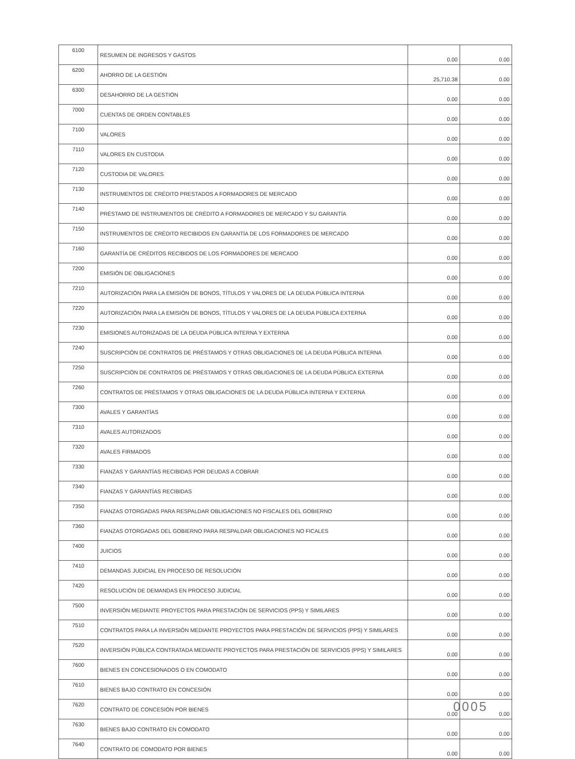| 6100 | RESUMEN DE INGRESOS Y GASTOS | 0.00 | 0.00 |
| 6200 | AHORRO DE LA GESTIÓN | 25,710.38 | 0.00 |
| 6300 | DESAHORRO DE LA GESTIÓN | 0.00 | 0.00 |
| 7000 | CUENTAS DE ORDEN CONTABLES | 0.00 | 0.00 |
| 7100 | VALORES | 0.00 | 0.00 |
| 7110 | VALORES EN CUSTODIA | 0.00 | 0.00 |
| 7120 | CUSTODIA DE VALORES | 0.00 | 0.00 |
| 7130 | INSTRUMENTOS DE CRÉDITO PRESTADOS A FORMADORES DE MERCADO | 0.00 | 0.00 |
| 7140 | PRÉSTAMO DE INSTRUMENTOS DE CRÉDITO A FORMADORES DE MERCADO Y SU GARANTÍA | 0.00 | 0.00 |
| 7150 | INSTRUMENTOS DE CRÉDITO RECIBIDOS EN GARANTÍA DE LOS FORMADORES DE MERCADO | 0.00 | 0.00 |
| 7160 | GARANTÍA DE CRÉDITOS RECIBIDOS DE LOS FORMADORES DE MERCADO | 0.00 | 0.00 |
| 7200 | EMISIÓN DE OBLIGACIONES | 0.00 | 0.00 |
| 7210 | AUTORIZACIÓN PARA LA EMISIÓN DE BONOS, TÍTULOS Y VALORES DE LA DEUDA PÚBLICA INTERNA | 0.00 | 0.00 |
| 7220 | AUTORIZACIÓN PARA LA EMISIÓN DE BONOS, TÍTULOS Y VALORES DE LA DEUDA PÚBLICA EXTERNA | 0.00 | 0.00 |
| 7230 | EMISIONES AUTORIZADAS DE LA DEUDA PÚBLICA INTERNA Y EXTERNA | 0.00 | 0.00 |
| 7240 | SUSCRIPCIÓN DE CONTRATOS DE PRÉSTAMOS Y OTRAS OBLIGACIONES DE LA DEUDA PÚBLICA INTERNA | 0.00 | 0.00 |
| 7250 | SUSCRIPCIÓN DE CONTRATOS DE PRÉSTAMOS Y OTRAS OBLIGACIONES DE LA DEUDA PÚBLICA EXTERNA | 0.00 | 0.00 |
| 7260 | CONTRATOS DE PRÉSTAMOS Y OTRAS OBLIGACIONES DE LA DEUDA PÚBLICA INTERNA Y EXTERNA | 0.00 | 0.00 |
| 7300 | AVALES Y GARANTÍAS | 0.00 | 0.00 |
| 7310 | AVALES AUTORIZADOS | 0.00 | 0.00 |
| 7320 | AVALES FIRMADOS | 0.00 | 0.00 |
| 7330 | FIANZAS Y GARANTÍAS RECIBIDAS POR DEUDAS A COBRAR | 0.00 | 0.00 |
| 7340 | FIANZAS Y GARANTÍAS RECIBIDAS | 0.00 | 0.00 |
| 7350 | FIANZAS OTORGADAS PARA RESPALDAR OBLIGACIONES NO FISCALES DEL GOBIERNO | 0.00 | 0.00 |
| 7360 | FIANZAS OTORGADAS DEL GOBIERNO PARA RESPALDAR OBLIGACIONES NO FICALES | 0.00 | 0.00 |
| 7400 | JUICIOS | 0.00 | 0.00 |
| 7410 | DEMANDAS JUDICIAL EN PROCESO DE RESOLUCIÓN | 0.00 | 0.00 |
| 7420 | RESOLUCIÓN DE DEMANDAS EN PROCESO JUDICIAL | 0.00 | 0.00 |
| 7500 | INVERSIÓN MEDIANTE PROYECTOS PARA PRESTACIÓN DE SERVICIOS (PPS) Y SIMILARES | 0.00 | 0.00 |
| 7510 | CONTRATOS PARA LA INVERSIÓN MEDIANTE PROYECTOS PARA PRESTACIÓN DE SERVICIOS (PPS) Y SIMILARES | 0.00 | 0.00 |
| 7520 | INVERSIÓN PÚBLICA CONTRATADA MEDIANTE PROYECTOS PARA PRESTACIÓN DE SERVICIOS (PPS) Y SIMILARES | 0.00 | 0.00 |
| 7600 | BIENES EN CONCESIONADOS O EN COMODATO | 0.00 | 0.00 |
| 7610 | BIENES BAJO CONTRATO EN CONCESIÓN | 0.00 | 0.00 |
| 7620 | CONTRATO DE CONCESIÓN POR BIENES | 0.00 | 0.00 |
| 7630 | BIENES BAJO CONTRATO EN COMODATO | 0.00 | 0.00 |
| 7640 | CONTRATO DE COMODATO POR BIENES | 0.00 | 0.00 |
0005